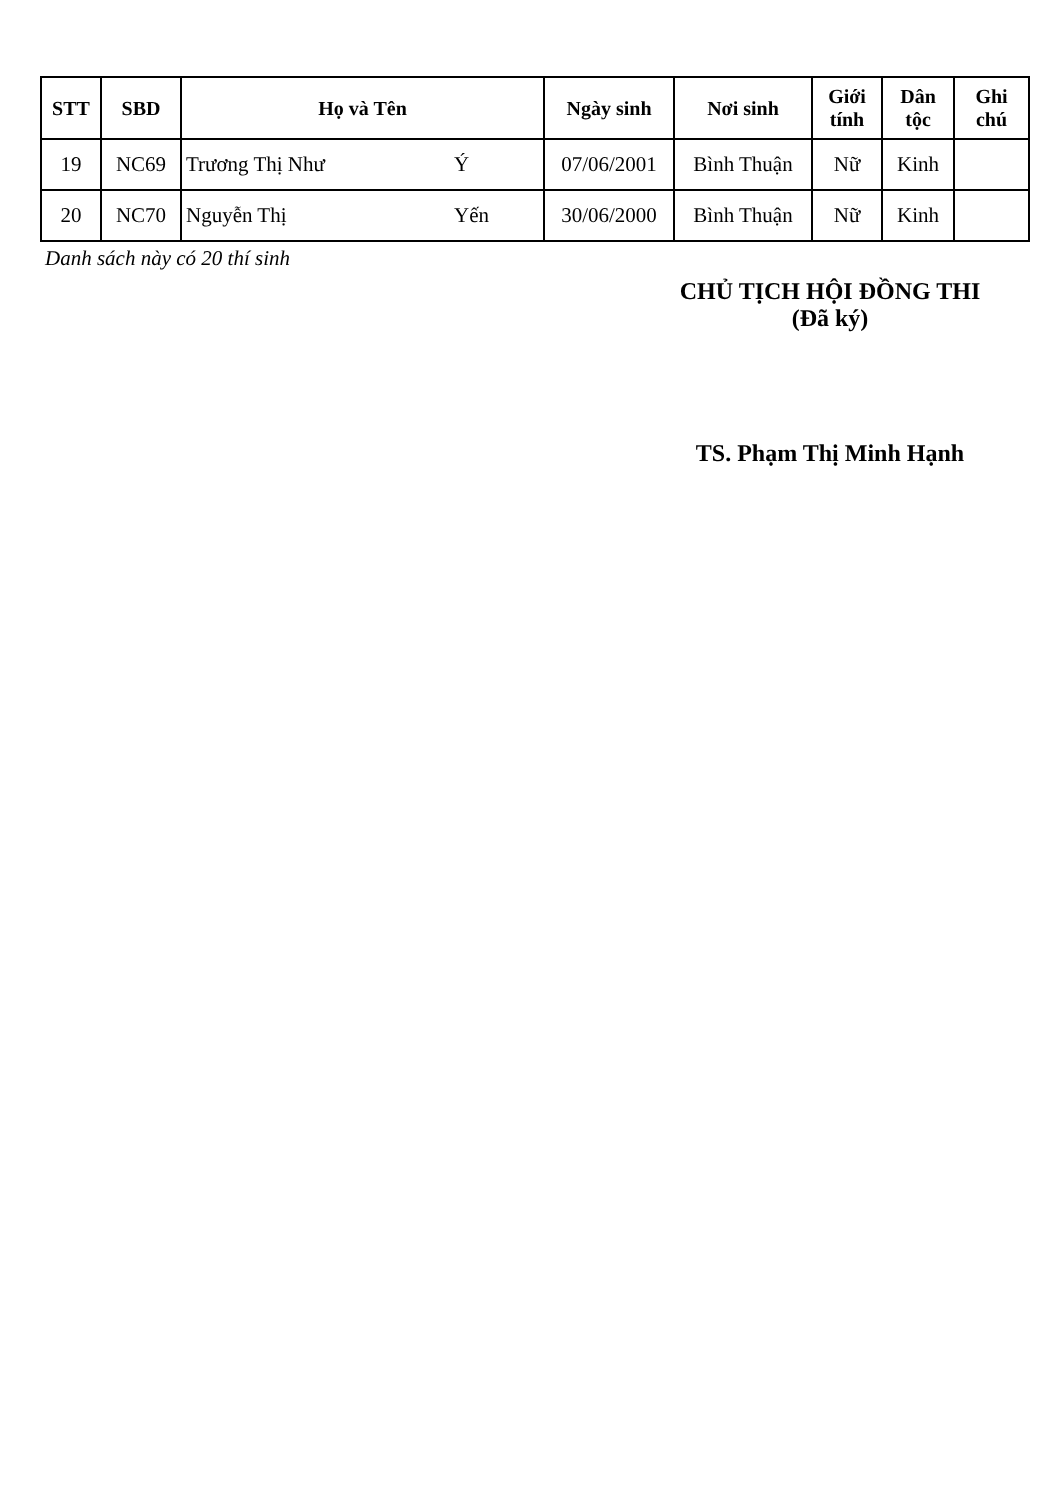| STT | SBD | Họ và Tên | | Ngày sinh | Nơi sinh | Giới tính | Dân tộc | Ghi chú |
| --- | --- | --- | --- | --- | --- | --- | --- | --- |
| 19 | NC69 | Trương Thị Như | Ý | 07/06/2001 | Bình Thuận | Nữ | Kinh | |
| 20 | NC70 | Nguyễn Thị | Yến | 30/06/2000 | Bình Thuận | Nữ | Kinh | |
Danh sách này có 20 thí sinh
CHỦ TỊCH HỘI ĐỒNG THI
(Đã ký)
TS. Phạm Thị Minh Hạnh